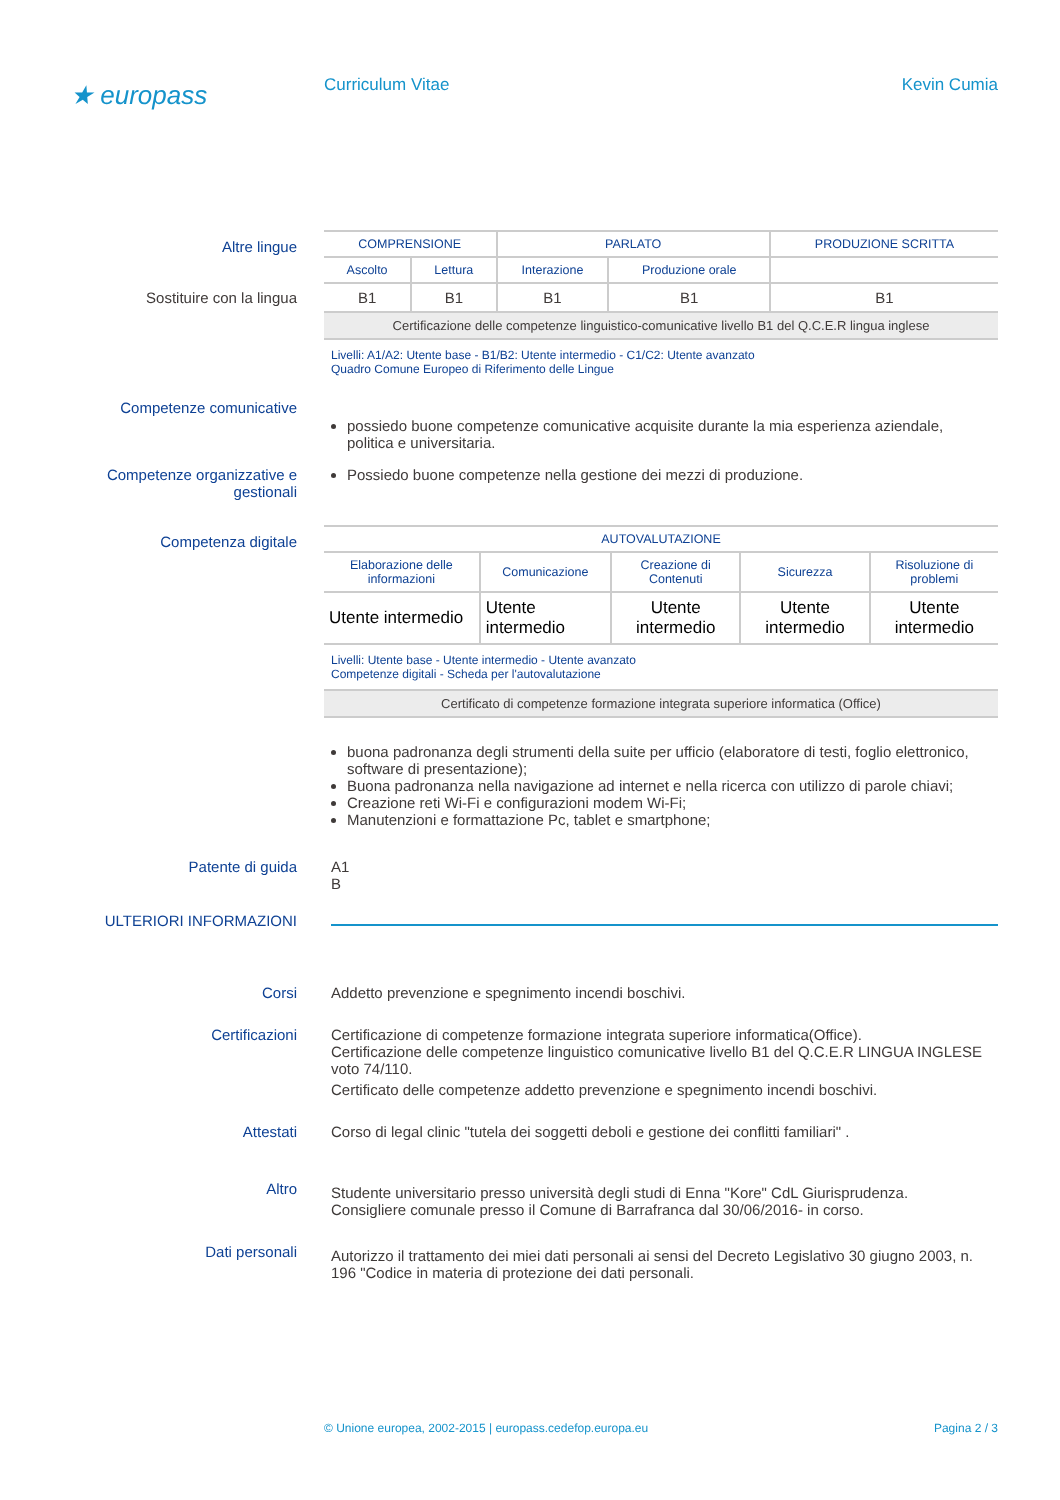★ europass
Curriculum Vitae Kevin Cumia
Altre lingue
Sostituire con la lingua
| COMPRENSIONE | | PARLATO | | PRODUZIONE SCRITTA |
| --- | --- | --- | --- | --- |
| Ascolto | Lettura | Interazione | Produzione orale | |
| B1 | B1 | B1 | B1 | B1 |
| Certificazione delle competenze linguistico-comunicative livello B1 del Q.C.E.R lingua inglese | | | | |
Livelli: A1/A2: Utente base - B1/B2: Utente intermedio - C1/C2: Utente avanzato
Quadro Comune Europeo di Riferimento delle Lingue
Competenze comunicative
possiedo buone competenze comunicative acquisite durante la mia esperienza aziendale, politica e universitaria.
Competenze organizzative e gestionali
Possiedo buone competenze nella gestione dei mezzi di produzione.
Competenza digitale
| AUTOVALUTAZIONE | | | | |
| --- | --- | --- | --- | --- |
| Elaborazione delle informazioni | Comunicazione | Creazione di Contenuti | Sicurezza | Risoluzione di problemi |
| Utente intermedio | Utente intermedio | Utente intermedio | Utente intermedio | Utente intermedio |
Livelli: Utente base - Utente intermedio - Utente avanzato
Competenze digitali - Scheda per l'autovalutazione
| Certificato di competenze formazione integrata superiore informatica (Office) |
buona padronanza degli strumenti della suite per ufficio (elaboratore di testi, foglio elettronico, software di presentazione);
Buona padronanza nella navigazione ad internet e nella ricerca con utilizzo di parole chiavi;
Creazione reti Wi-Fi e configurazioni modem Wi-Fi;
Manutenzioni e formattazione Pc, tablet e smartphone;
Patente di guida A1
B
ULTERIORI INFORMAZIONI
Corsi Addetto prevenzione e spegnimento incendi boschivi.
Certificazioni Certificazione di competenze formazione integrata superiore informatica(Office).
Certificazione delle competenze linguistico comunicative livello B1 del Q.C.E.R LINGUA INGLESE voto 74/110.
Certificato delle competenze addetto prevenzione e spegnimento incendi boschivi.
Attestati Corso di legal clinic "tutela dei soggetti deboli e gestione dei conflitti familiari" .
Altro
Studente universitario presso università degli studi di Enna "Kore" CdL Giurisprudenza.
Consigliere comunale presso il Comune di Barrafranca dal 30/06/2016- in corso.
Dati personali
Autorizzo il trattamento dei miei dati personali ai sensi del Decreto Legislativo 30 giugno 2003, n. 196 "Codice in materia di protezione dei dati personali.
© Unione europea, 2002-2015 | europass.cedefop.europa.eu
Pagina 2 / 3